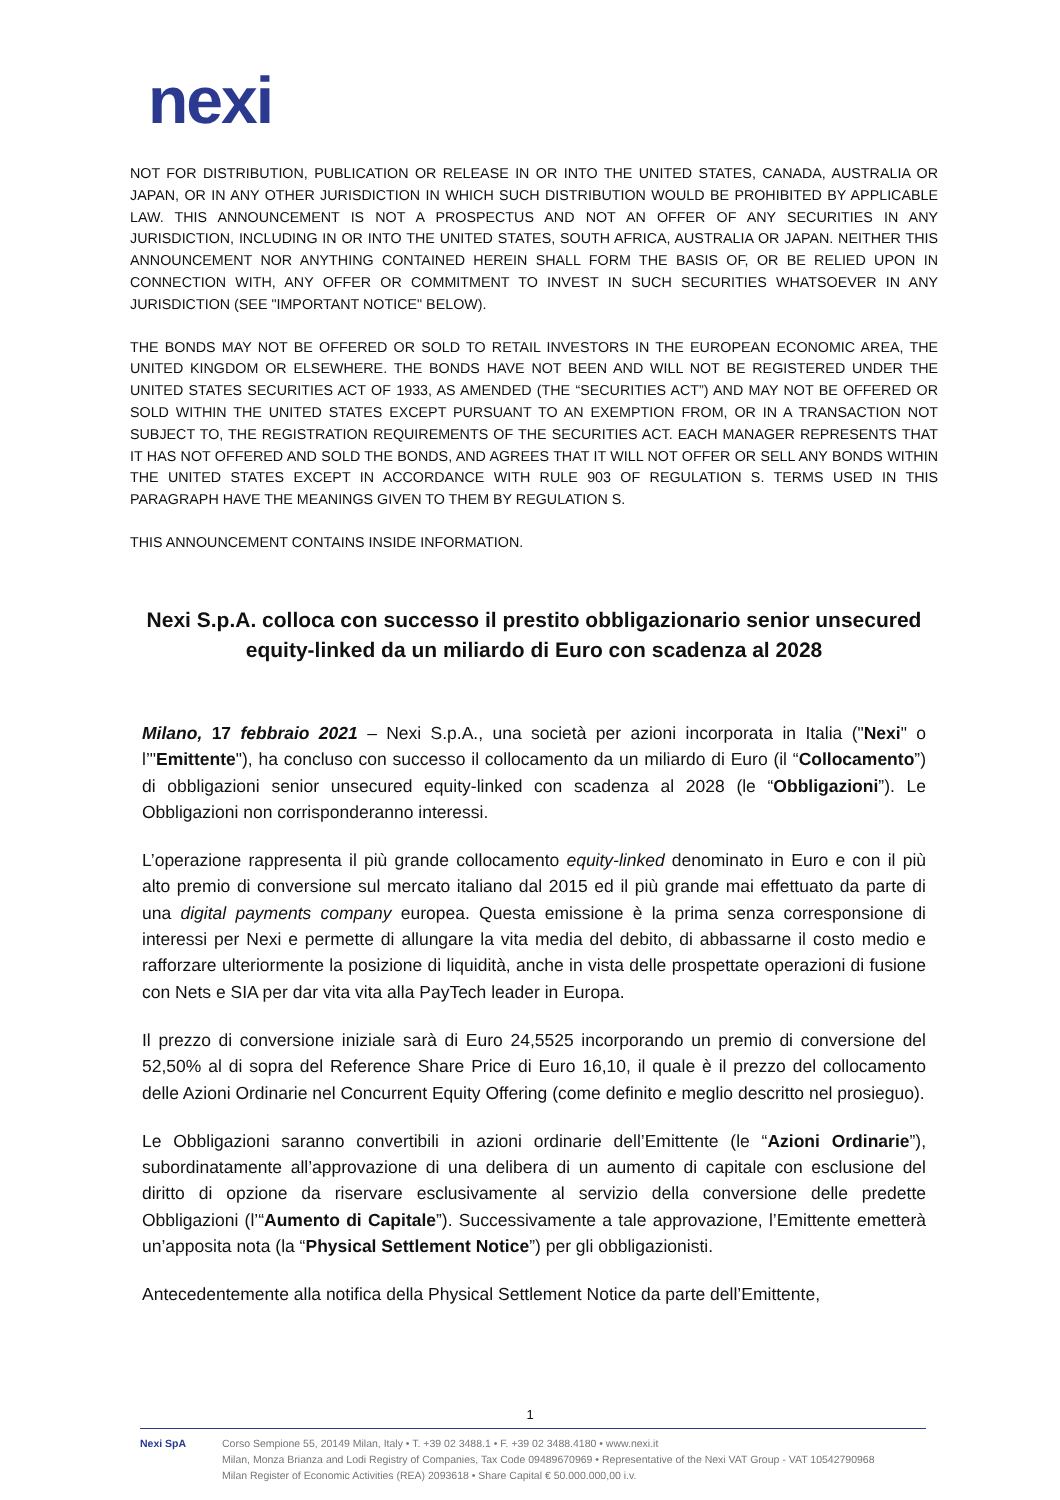nexi
NOT FOR DISTRIBUTION, PUBLICATION OR RELEASE IN OR INTO THE UNITED STATES, CANADA, AUSTRALIA OR JAPAN, OR IN ANY OTHER JURISDICTION IN WHICH SUCH DISTRIBUTION WOULD BE PROHIBITED BY APPLICABLE LAW. THIS ANNOUNCEMENT IS NOT A PROSPECTUS AND NOT AN OFFER OF ANY SECURITIES IN ANY JURISDICTION, INCLUDING IN OR INTO THE UNITED STATES, SOUTH AFRICA, AUSTRALIA OR JAPAN. NEITHER THIS ANNOUNCEMENT NOR ANYTHING CONTAINED HEREIN SHALL FORM THE BASIS OF, OR BE RELIED UPON IN CONNECTION WITH, ANY OFFER OR COMMITMENT TO INVEST IN SUCH SECURITIES WHATSOEVER IN ANY JURISDICTION (SEE "IMPORTANT NOTICE" BELOW).
THE BONDS MAY NOT BE OFFERED OR SOLD TO RETAIL INVESTORS IN THE EUROPEAN ECONOMIC AREA, THE UNITED KINGDOM OR ELSEWHERE. THE BONDS HAVE NOT BEEN AND WILL NOT BE REGISTERED UNDER THE UNITED STATES SECURITIES ACT OF 1933, AS AMENDED (THE “SECURITIES ACT”) AND MAY NOT BE OFFERED OR SOLD WITHIN THE UNITED STATES EXCEPT PURSUANT TO AN EXEMPTION FROM, OR IN A TRANSACTION NOT SUBJECT TO, THE REGISTRATION REQUIREMENTS OF THE SECURITIES ACT. EACH MANAGER REPRESENTS THAT IT HAS NOT OFFERED AND SOLD THE BONDS, AND AGREES THAT IT WILL NOT OFFER OR SELL ANY BONDS WITHIN THE UNITED STATES EXCEPT IN ACCORDANCE WITH RULE 903 OF REGULATION S. TERMS USED IN THIS PARAGRAPH HAVE THE MEANINGS GIVEN TO THEM BY REGULATION S.
THIS ANNOUNCEMENT CONTAINS INSIDE INFORMATION.
Nexi S.p.A. colloca con successo il prestito obbligazionario senior unsecured equity-linked da un miliardo di Euro con scadenza al 2028
Milano, 17 febbraio 2021 – Nexi S.p.A., una società per azioni incorporata in Italia ("Nexi" o l’"Emittente"), ha concluso con successo il collocamento da un miliardo di Euro (il “Collocamento”) di obbligazioni senior unsecured equity-linked con scadenza al 2028 (le “Obbligazioni”). Le Obbligazioni non corrisponderanno interessi.
L’operazione rappresenta il più grande collocamento equity-linked denominato in Euro e con il più alto premio di conversione sul mercato italiano dal 2015 ed il più grande mai effettuato da parte di una digital payments company europea. Questa emissione è la prima senza corresponsione di interessi per Nexi e permette di allungare la vita media del debito, di abbassarne il costo medio e rafforzare ulteriormente la posizione di liquidità, anche in vista delle prospettate operazioni di fusione con Nets e SIA per dar vita vita alla PayTech leader in Europa.
Il prezzo di conversione iniziale sarà di Euro 24,5525 incorporando un premio di conversione del 52,50% al di sopra del Reference Share Price di Euro 16,10, il quale è il prezzo del collocamento delle Azioni Ordinarie nel Concurrent Equity Offering (come definito e meglio descritto nel prosieguo).
Le Obbligazioni saranno convertibili in azioni ordinarie dell’Emittente (le “Azioni Ordinarie”), subordinatamente all’approvazione di una delibera di un aumento di capitale con esclusione del diritto di opzione da riservare esclusivamente al servizio della conversione delle predette Obbligazioni (l’“Aumento di Capitale”). Successivamente a tale approvazione, l’Emittente emetterà un’apposita nota (la “Physical Settlement Notice”) per gli obbligazionisti.
Antecedentemente alla notifica della Physical Settlement Notice da parte dell’Emittente,
1
Nexi SpA Corso Sempione 55, 20149 Milan, Italy • T. +39 02 3488.1 • F. +39 02 3488.4180 • www.nexi.it
Milan, Monza Brianza and Lodi Registry of Companies, Tax Code 09489670969 • Representative of the Nexi VAT Group - VAT 10542790968
Milan Register of Economic Activities (REA) 2093618 • Share Capital € 50.000.000,00 i.v.